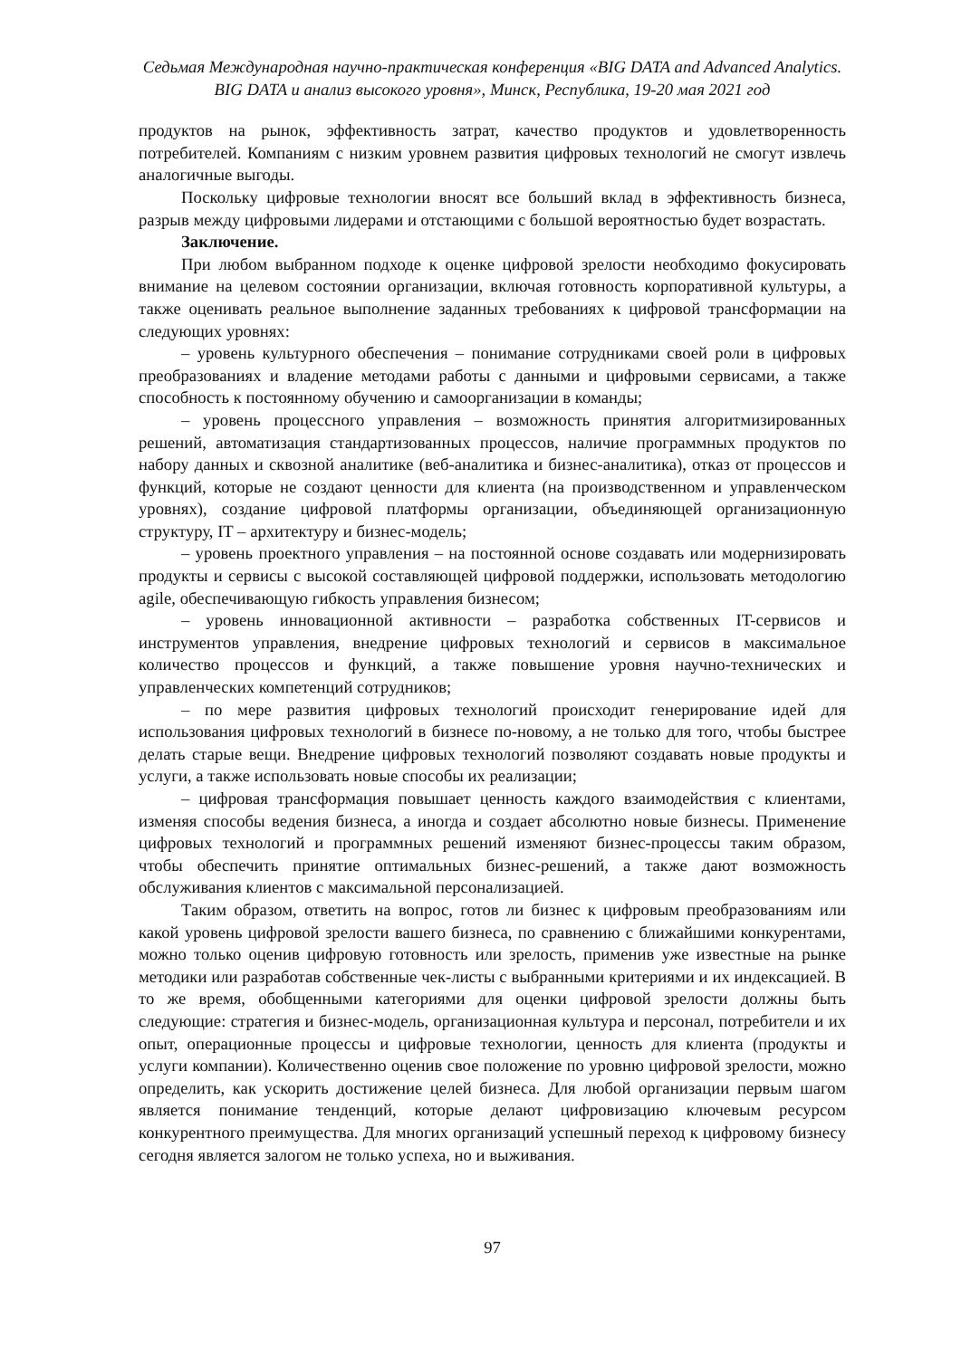Седьмая Международная научно-практическая конференция «BIG DATA and Advanced Analytics.
BIG DATA и анализ высокого уровня», Минск, Республика, 19-20 мая 2021 год
продуктов на рынок, эффективность затрат, качество продуктов и удовлетворенность потребителей. Компаниям с низким уровнем развития цифровых технологий не смогут извлечь аналогичные выгоды.
Поскольку цифровые технологии вносят все больший вклад в эффективность бизнеса, разрыв между цифровыми лидерами и отстающими с большой вероятностью будет возрастать.
Заключение.
При любом выбранном подходе к оценке цифровой зрелости необходимо фокусировать внимание на целевом состоянии организации, включая готовность корпоративной культуры, а также оценивать реальное выполнение заданных требованиях к цифровой трансформации на следующих уровнях:
– уровень культурного обеспечения – понимание сотрудниками своей роли в цифровых преобразованиях и владение методами работы с данными и цифровыми сервисами, а также способность к постоянному обучению и самоорганизации в команды;
– уровень процессного управления – возможность принятия алгоритмизированных решений, автоматизация стандартизованных процессов, наличие программных продуктов по набору данных и сквозной аналитике (веб-аналитика и бизнес-аналитика), отказ от процессов и функций, которые не создают ценности для клиента (на производственном и управленческом уровнях), создание цифровой платформы организации, объединяющей организационную структуру, IT – архитектуру и бизнес-модель;
– уровень проектного управления – на постоянной основе создавать или модернизировать продукты и сервисы с высокой составляющей цифровой поддержки, использовать методологию agile, обеспечивающую гибкость управления бизнесом;
– уровень инновационной активности – разработка собственных IT-сервисов и инструментов управления, внедрение цифровых технологий и сервисов в максимальное количество процессов и функций, а также повышение уровня научно-технических и управленческих компетенций сотрудников;
– по мере развития цифровых технологий происходит генерирование идей для использования цифровых технологий в бизнесе по-новому, а не только для того, чтобы быстрее делать старые вещи. Внедрение цифровых технологий позволяют создавать новые продукты и услуги, а также использовать новые способы их реализации;
– цифровая трансформация повышает ценность каждого взаимодействия с клиентами, изменяя способы ведения бизнеса, а иногда и создает абсолютно новые бизнесы. Применение цифровых технологий и программных решений изменяют бизнес-процессы таким образом, чтобы обеспечить принятие оптимальных бизнес-решений, а также дают возможность обслуживания клиентов с максимальной персонализацией.
Таким образом, ответить на вопрос, готов ли бизнес к цифровым преобразованиям или какой уровень цифровой зрелости вашего бизнеса, по сравнению с ближайшими конкурентами, можно только оценив цифровую готовность или зрелость, применив уже известные на рынке методики или разработав собственные чек-листы с выбранными критериями и их индексацией. В то же время, обобщенными категориями для оценки цифровой зрелости должны быть следующие: стратегия и бизнес-модель, организационная культура и персонал, потребители и их опыт, операционные процессы и цифровые технологии, ценность для клиента (продукты и услуги компании). Количественно оценив свое положение по уровню цифровой зрелости, можно определить, как ускорить достижение целей бизнеса. Для любой организации первым шагом является понимание тенденций, которые делают цифровизацию ключевым ресурсом конкурентного преимущества. Для многих организаций успешный переход к цифровому бизнесу сегодня является залогом не только успеха, но и выживания.
97